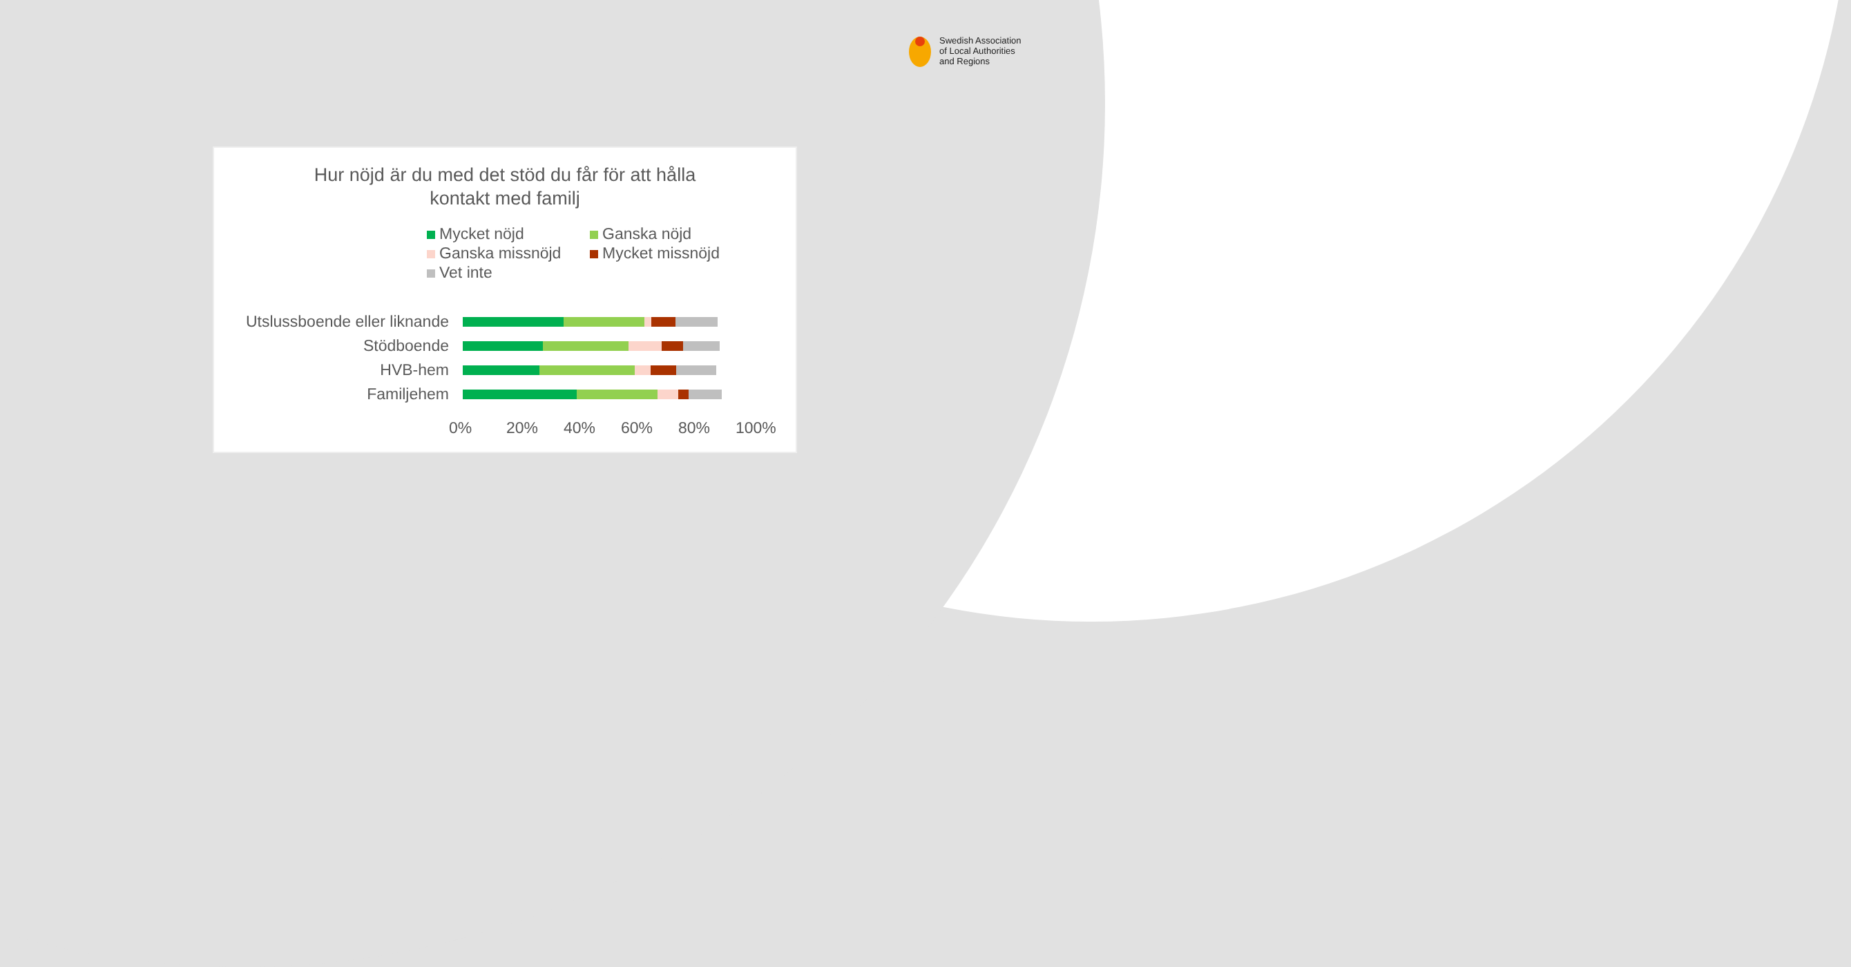Swedish Association
of Local Authorities
and Regions
Hur nöjd är du med det stöd du får för att hålla
kontakt med familj
Mycket nöjd Ganska nöjd Ganska missnöjd Mycket missnöjd Vet inte
Utslussboende eller liknande
Stödboende
HVB-hem
Familjehem
0% 20% 40% 60% 80% 100%